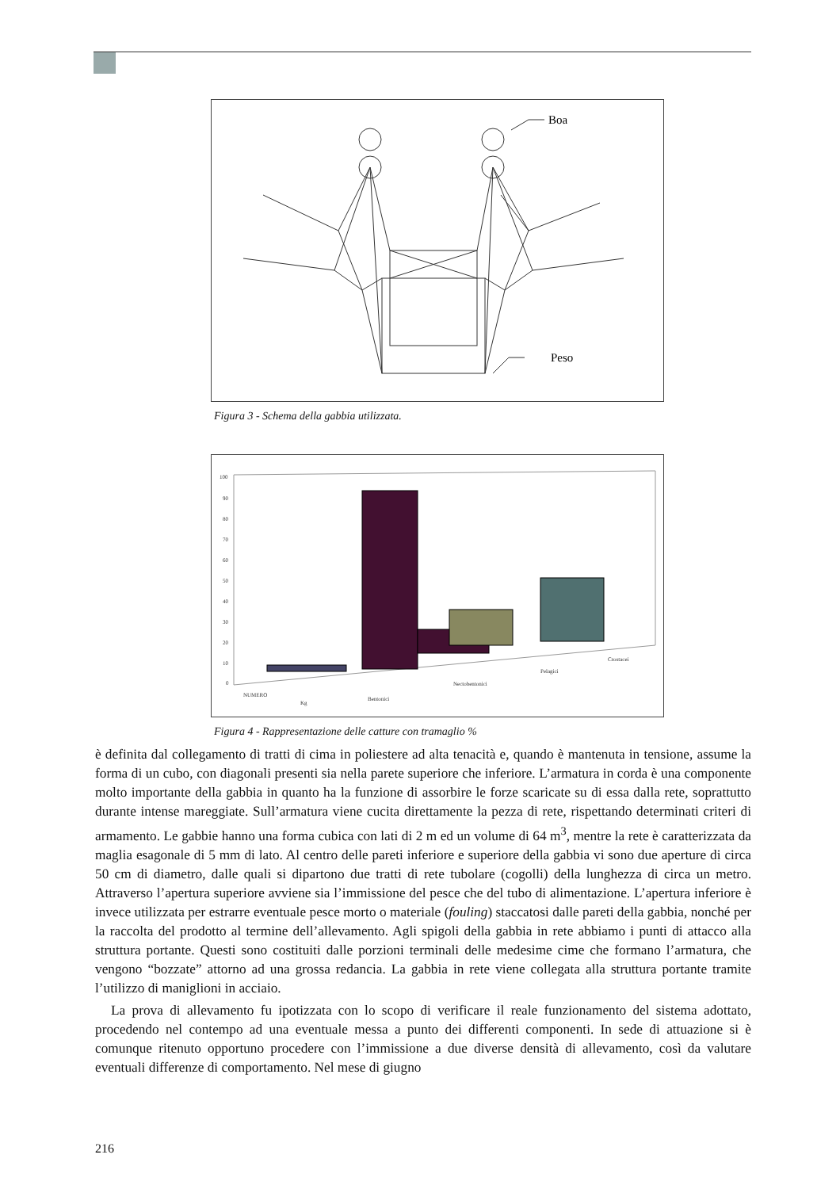Boa
Peso
Figura 3 - Schema della gabbia utilizzata.
100
90
80
70
60
50
40
30
20
10
0
NUMERO
Kg
Bentonici
Nectobentonici
Pelagici
Crostacei
Figura 4 - Rappresentazione delle catture con tramaglio %
è definita dal collegamento di tratti di cima in poliestere ad alta tenacità e, quando è mantenuta in tensione, assume la forma di un cubo, con diagonali presenti sia nella parete superiore che inferiore. L’armatura in corda è una componente molto importante della gabbia in quanto ha la funzione di assorbire le forze scaricate su di essa dalla rete, soprattutto durante intense mareggiate. Sull’armatura viene cucita direttamente la pezza di rete, rispettando determinati criteri di armamento. Le gabbie hanno una forma cubica con lati di 2 m ed un volume di 64 m<sup>3</sup>, mentre la rete è caratterizzata da maglia esagonale di 5 mm di lato. Al centro delle pareti inferiore e superiore della gabbia vi sono due aperture di circa 50 cm di diametro, dalle quali si dipartono due tratti di rete tubolare (cogolli) della lunghezza di circa un metro. Attraverso l’apertura superiore avviene sia l’immissione del pesce che del tubo di alimentazione. L’apertura inferiore è invece utilizzata per estrarre eventuale pesce morto o materiale (fouling) staccatosi dalle pareti della gabbia, nonché per la raccolta del prodotto al termine dell’allevamento. Agli spigoli della gabbia in rete abbiamo i punti di attacco alla struttura portante. Questi sono costituiti dalle porzioni terminali delle medesime cime che formano l’armatura, che vengono “bozzate” attorno ad una grossa redancia. La gabbia in rete viene collegata alla struttura portante tramite l’utilizzo di maniglioni in acciaio.
La prova di allevamento fu ipotizzata con lo scopo di verificare il reale funzionamento del sistema adottato, procedendo nel contempo ad una eventuale messa a punto dei differenti componenti. In sede di attuazione si è comunque ritenuto opportuno procedere con l’immissione a due diverse densità di allevamento, così da valutare eventuali differenze di comportamento. Nel mese di giugno
216